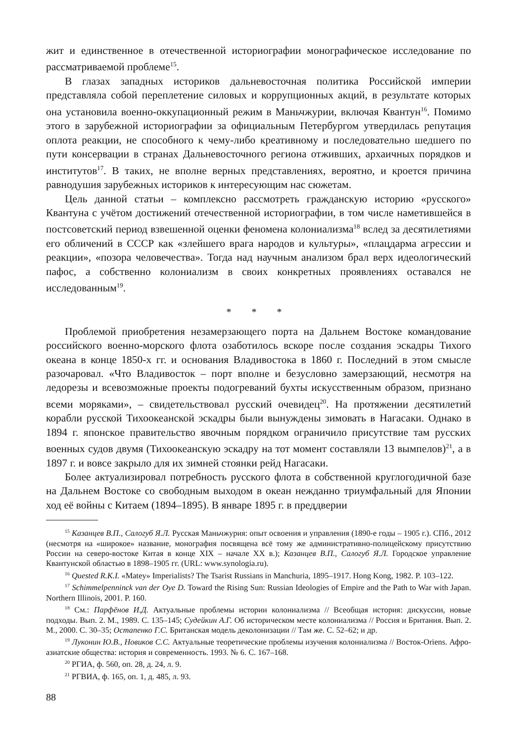жит и единственное в отечественной историографии монографическое исследование по рассматриваемой проблеме<sup>15</sup>.
В глазах западных историков дальневосточная политика Российской империи представляла собой переплетение силовых и коррупционных акций, в результате которых она установила военно-оккупационный режим в Маньчжурии, включая Квантун<sup>16</sup>. Помимо этого в зарубежной историографии за официальным Петербургом утвердилась репутация оплота реакции, не способного к чему-либо креативному и последовательно шедшего по пути консервации в странах Дальневосточного региона отживших, архаичных порядков и институтов<sup>17</sup>. В таких, не вполне верных представлениях, вероятно, и кроется причина равнодушия зарубежных историков к интересующим нас сюжетам.
Цель данной статьи – комплексно рассмотреть гражданскую историю «русского» Квантуна с учётом достижений отечественной историографии, в том числе наметившейся в постсоветский период взвешенной оценки феномена колониализма<sup>18</sup> вслед за десятилетиями его обличений в СССР как «злейшего врага народов и культуры», «плацдарма агрессии и реакции», «позора человечества». Тогда над научным анализом брал верх идеологический пафос, а собственно колониализм в своих конкретных проявлениях оставался не исследованным<sup>19</sup>.
* * *
Проблемой приобретения незамерзающего порта на Дальнем Востоке командование российского военно-морского флота озаботилось вскоре после создания эскадры Тихого океана в конце 1850-х гг. и основания Владивостока в 1860 г. Последний в этом смысле разочаровал. «Что Владивосток – порт вполне и безусловно замерзающий, несмотря на ледорезы и всевозможные проекты подогреваний бухты искусственным образом, признано всеми моряками», – свидетельствовал русский очевидец<sup>20</sup>. На протяжении десятилетий корабли русской Тихоокеанской эскадры были вынуждены зимовать в Нагасаки. Однако в 1894 г. японское правительство явочным порядком ограничило присутствие там русских военных судов двумя (Тихоокеанскую эскадру на тот момент составляли 13 вымпелов)<sup>21</sup>, а в 1897 г. и вовсе закрыло для их зимней стоянки рейд Нагасаки.
Более актуализировал потребность русского флота в собственной круглогодичной базе на Дальнем Востоке со свободным выходом в океан нежданно триумфальный для Японии ход её войны с Китаем (1894–1895). В январе 1895 г. в преддверии
<sup>15</sup> Казанцев В.П., Салогуб Я.Л. Русская Маньчжурия: опыт освоения и управления (1890-е годы – 1905 г.). СПб., 2012 (несмотря на «широкое» название, монография посвящена всё тому же административно-полицейскому присутствию России на северо-востоке Китая в конце XIX – начале XX в.); Казанцев В.П., Салогуб Я.Л. Городское управление Квантунской областью в 1898–1905 гг. (URL: www.synologia.ru).
<sup>16</sup> Quested R.K.I. «Matey» Imperialists? The Tsarist Russians in Manchuria, 1895–1917. Hong Kong, 1982. P. 103–122.
<sup>17</sup> Schimmelpenninck van der Oye D. Toward the Rising Sun: Russian Ideologies of Empire and the Path to War with Japan. Northern Illinois, 2001. P. 160.
<sup>18</sup> См.: Парфёнов И.Д. Актуальные проблемы истории колониализма // Всеобщая история: дискуссии, новые подходы. Вып. 2. М., 1989. С. 135–145; Судейкин А.Г. Об историческом месте колониализма // Россия и Британия. Вып. 2. М., 2000. С. 30–35; Остапенко Г.С. Британская модель деколонизации // Там же. С. 52–62; и др.
<sup>19</sup> Луконин Ю.В., Новиков С.С. Актуальные теоретические проблемы изучения колониализма // Восток-Oriens. Афро-азиатские общества: история и современность. 1993. № 6. С. 167–168.
<sup>20</sup> РГИА, ф. 560, оп. 28, д. 24, л. 9.
<sup>21</sup> РГВИА, ф. 165, оп. 1, д. 485, л. 93.
88